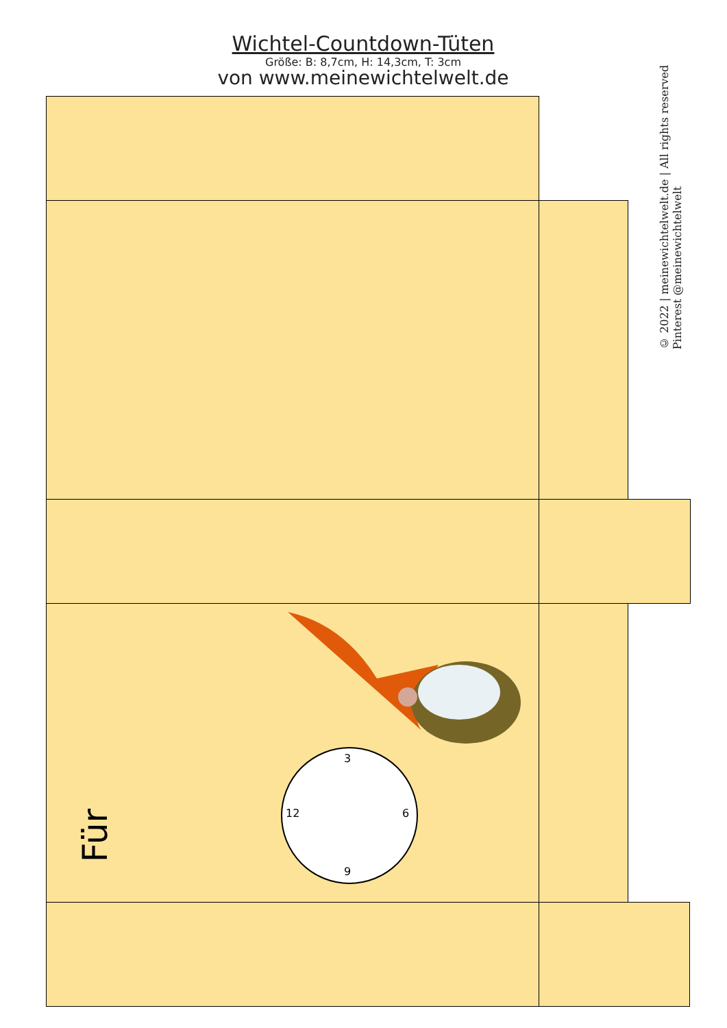Wichtel-Countdown-Tüten
Größe: B: 8,7cm, H: 14,3cm, T: 3cm
von www.meinewichtelwelt.de
© 2022 | meinewichtelwelt.de | All rights reserved
Pinterest @meinewichtelwelt
Für
3
12 6
9